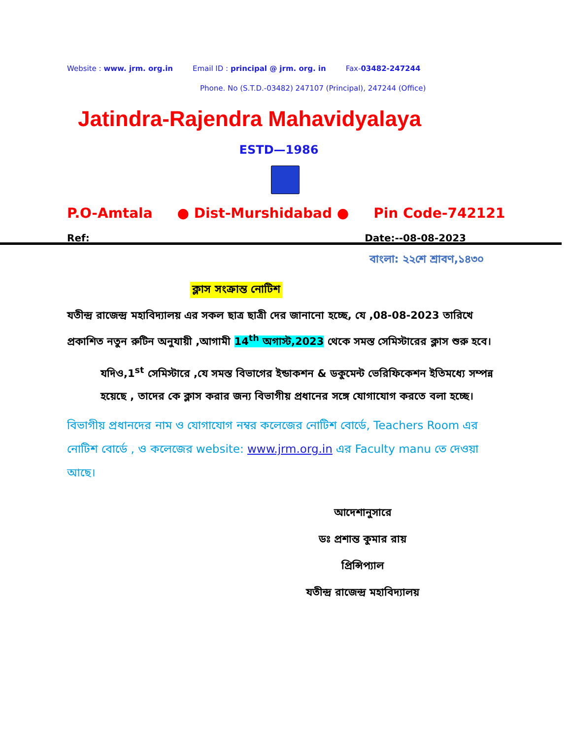Website : www. jrm. org.in Email ID : principal @ jrm. org. in Fax-03482-247244
Phone. No (S.T.D.-03482) 247107 (Principal), 247244 (Office)
Jatindra-Rajendra Mahavidyalaya
ESTD—1986
P.O-Amtala ● Dist-Murshidabad ● Pin Code-742121
Ref: Date:--08-08-2023
বাংলা: ২২শে শ্রাবণ,১৪৩০
ক্লাস সংক্রান্ত নোটিশ
যতীন্দ্র রাজেন্দ্র মহাবিদ্যালয় এর সকল ছাত্র ছাত্রী দের জানানো হচ্ছে, যে ,08-08-2023 তারিখে প্রকাশিত নতুন রুটিন অনুযায়ী ,আগামী 14<sup>th</sup> অগাস্ট,2023 থেকে সমস্ত সেমিস্টারের ক্লাস শুরু হবে।
যদিও,1<sup>st</sup> সেমিস্টারে ,যে সমস্ত বিভাগের ইন্ডাকশন & ডকুমেন্ট ভেরিফিকেশন ইতিমধ্যে সম্পন্ন হয়েছে , তাদের কে ক্লাস করার জন্য বিভাগীয় প্রধানের সঙ্গে যোগাযোগ করতে বলা হচ্ছে।
বিভাগীয় প্রধানদের নাম ও যোগাযোগ নম্বর কলেজের নোটিশ বোর্ডে, Teachers Room এর নোটিশ বোর্ডে , ও কলেজের website: www.jrm.org.in এর Faculty manu তে দেওয়া আছে।
আদেশানুসারে
ডঃ প্রশান্ত কুমার রায়
প্রিন্সিপ্যাল
যতীন্দ্র রাজেন্দ্র মহাবিদ্যালয়